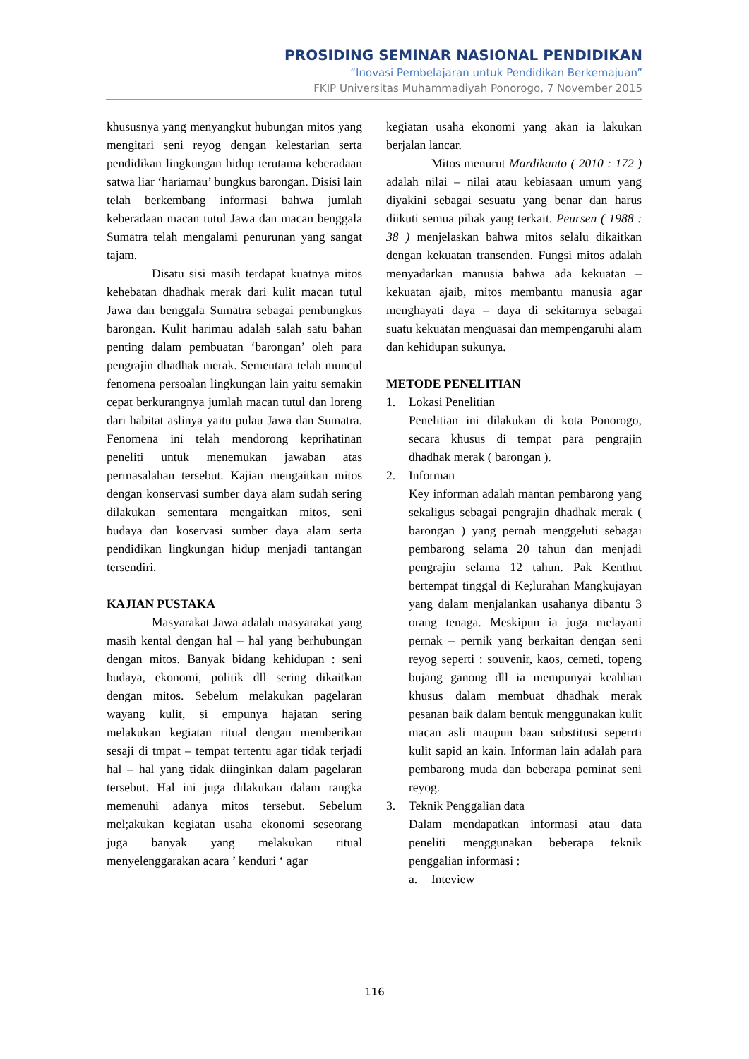PROSIDING SEMINAR NASIONAL PENDIDIKAN
“Inovasi Pembelajaran untuk Pendidikan Berkemajuan”
FKIP Universitas Muhammadiyah Ponorogo, 7 November 2015
khususnya yang menyangkut hubungan mitos yang mengitari seni reyog dengan kelestarian serta pendidikan lingkungan hidup terutama keberadaan satwa liar ‘hariamau’ bungkus barongan. Disisi lain telah berkembang informasi bahwa jumlah keberadaan macan tutul Jawa dan macan benggala Sumatra telah mengalami penurunan yang sangat tajam.
Disatu sisi masih terdapat kuatnya mitos kehebatan dhadhak merak dari kulit macan tutul Jawa dan benggala Sumatra sebagai pembungkus barongan. Kulit harimau adalah salah satu bahan penting dalam pembuatan ‘barongan’ oleh para pengrajin dhadhak merak. Sementara telah muncul fenomena persoalan lingkungan lain yaitu semakin cepat berkurangnya jumlah macan tutul dan loreng dari habitat aslinya yaitu pulau Jawa dan Sumatra. Fenomena ini telah mendorong keprihatinan peneliti untuk menemukan jawaban atas permasalahan tersebut. Kajian mengaitkan mitos dengan konservasi sumber daya alam sudah sering dilakukan sementara mengaitkan mitos, seni budaya dan koservasi sumber daya alam serta pendidikan lingkungan hidup menjadi tantangan tersendiri.
KAJIAN PUSTAKA
Masyarakat Jawa adalah masyarakat yang masih kental dengan hal – hal yang berhubungan dengan mitos. Banyak bidang kehidupan : seni budaya, ekonomi, politik dll sering dikaitkan dengan mitos. Sebelum melakukan pagelaran wayang kulit, si empunya hajatan sering melakukan kegiatan ritual dengan memberikan sesaji di tmpat – tempat tertentu agar tidak terjadi hal – hal yang tidak diinginkan dalam pagelaran tersebut. Hal ini juga dilakukan dalam rangka memenuhi adanya mitos tersebut. Sebelum mel;akukan kegiatan usaha ekonomi seseorang juga banyak yang melakukan ritual menyelenggarakan acara ’ kenduri ‘ agar
kegiatan usaha ekonomi yang akan ia lakukan berjalan lancar.
Mitos menurut Mardikanto ( 2010 : 172 ) adalah nilai – nilai atau kebiasaan umum yang diyakini sebagai sesuatu yang benar dan harus diikuti semua pihak yang terkait. Peursen ( 1988 : 38 ) menjelaskan bahwa mitos selalu dikaitkan dengan kekuatan transenden. Fungsi mitos adalah menyadarkan manusia bahwa ada kekuatan – kekuatan ajaib, mitos membantu manusia agar menghayati daya – daya di sekitarnya sebagai suatu kekuatan menguasai dan mempengaruhi alam dan kehidupan sukunya.
METODE PENELITIAN
1. Lokasi Penelitian
Penelitian ini dilakukan di kota Ponorogo, secara khusus di tempat para pengrajin dhadhak merak ( barongan ).
2. Informan
Key informan adalah mantan pembarong yang sekaligus sebagai pengrajin dhadhak merak ( barongan ) yang pernah menggeluti sebagai pembarong selama 20 tahun dan menjadi pengrajin selama 12 tahun. Pak Kenthut bertempat tinggal di Ke;lurahan Mangkujayan yang dalam menjalankan usahanya dibantu 3 orang tenaga. Meskipun ia juga melayani pernak – pernik yang berkaitan dengan seni reyog seperti : souvenir, kaos, cemeti, topeng bujang ganong dll ia mempunyai keahlian khusus dalam membuat dhadhak merak pesanan baik dalam bentuk menggunakan kulit macan asli maupun baan substitusi seperrti kulit sapid an kain. Informan lain adalah para pembarong muda dan beberapa peminat seni reyog.
3. Teknik Penggalian data
Dalam mendapatkan informasi atau data peneliti menggunakan beberapa teknik penggalian informasi :
a. Inteview
116